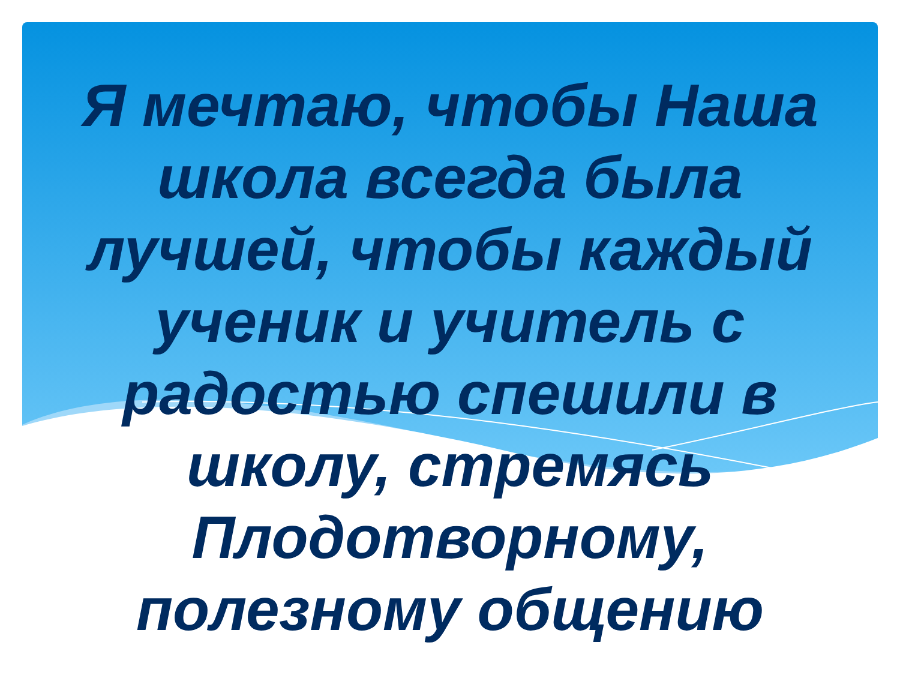Я мечтаю, чтобы Наша
школа всегда была
лучшей, чтобы каждый
ученик и учитель с
радостью спешили в
школу, стремясь
Плодотворному,
полезному общению